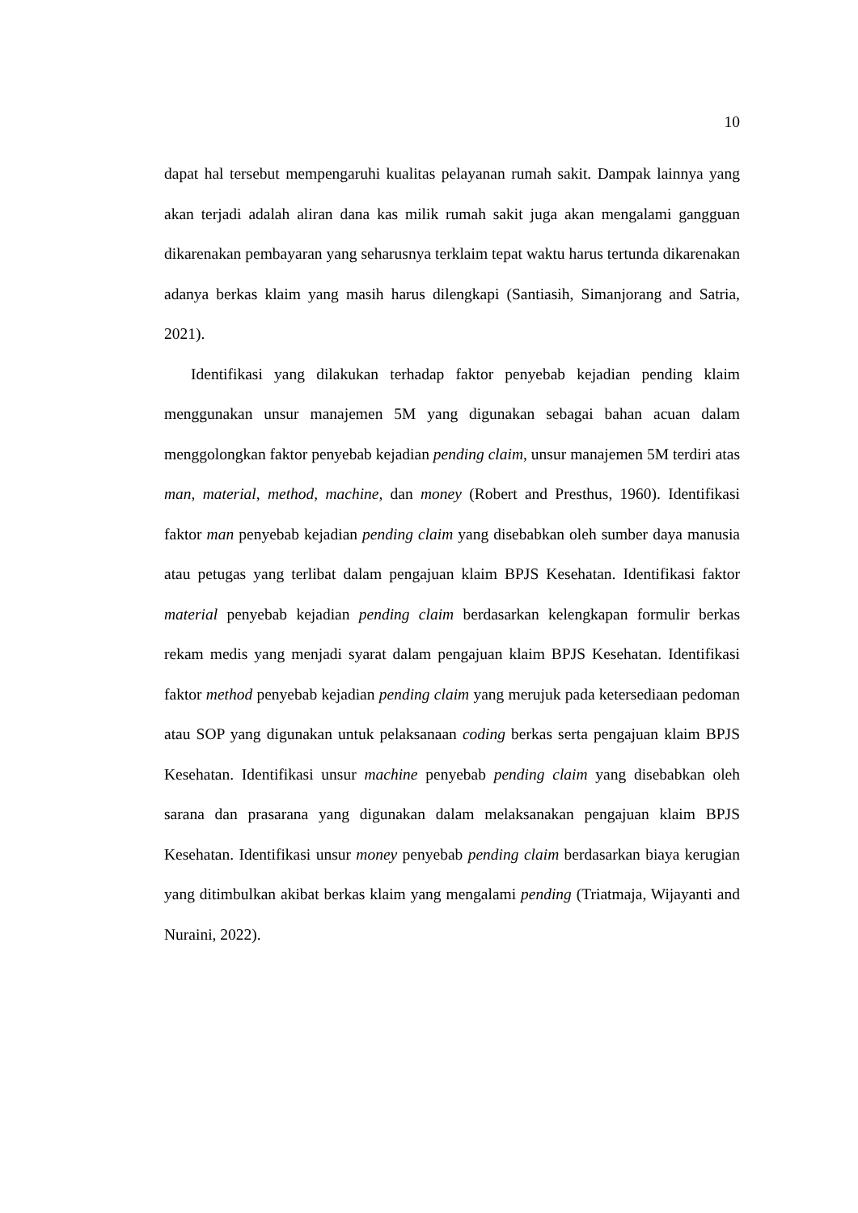10
dapat hal tersebut mempengaruhi kualitas pelayanan rumah sakit. Dampak lainnya yang akan terjadi adalah aliran dana kas milik rumah sakit juga akan mengalami gangguan dikarenakan pembayaran yang seharusnya terklaim tepat waktu harus tertunda dikarenakan adanya berkas klaim yang masih harus dilengkapi (Santiasih, Simanjorang and Satria, 2021).
Identifikasi yang dilakukan terhadap faktor penyebab kejadian pending klaim menggunakan unsur manajemen 5M yang digunakan sebagai bahan acuan dalam menggolongkan faktor penyebab kejadian pending claim, unsur manajemen 5M terdiri atas man, material, method, machine, dan money (Robert and Presthus, 1960). Identifikasi faktor man penyebab kejadian pending claim yang disebabkan oleh sumber daya manusia atau petugas yang terlibat dalam pengajuan klaim BPJS Kesehatan. Identifikasi faktor material penyebab kejadian pending claim berdasarkan kelengkapan formulir berkas rekam medis yang menjadi syarat dalam pengajuan klaim BPJS Kesehatan. Identifikasi faktor method penyebab kejadian pending claim yang merujuk pada ketersediaan pedoman atau SOP yang digunakan untuk pelaksanaan coding berkas serta pengajuan klaim BPJS Kesehatan. Identifikasi unsur machine penyebab pending claim yang disebabkan oleh sarana dan prasarana yang digunakan dalam melaksanakan pengajuan klaim BPJS Kesehatan. Identifikasi unsur money penyebab pending claim berdasarkan biaya kerugian yang ditimbulkan akibat berkas klaim yang mengalami pending (Triatmaja, Wijayanti and Nuraini, 2022).